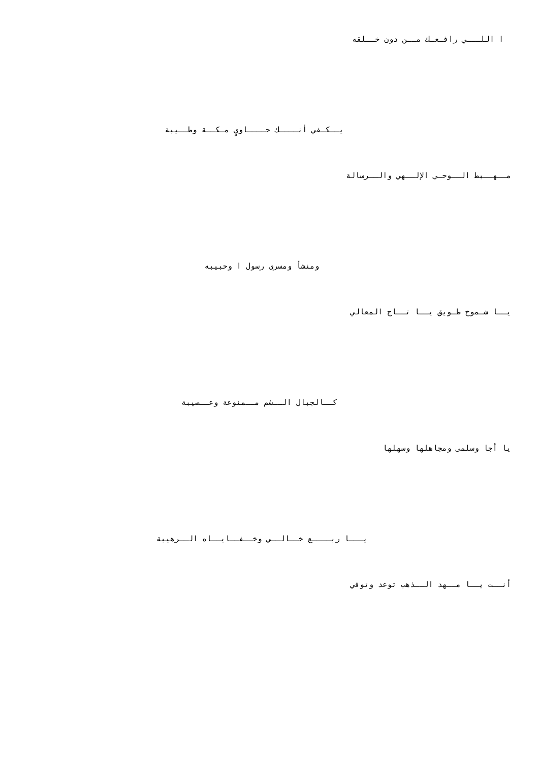ا اللـــي رافـعـك مــن دون خــلقه
يــكـفي أنــــك حــــاويٍ مـكــة وطــيبة
مــهــبط الــوحـي الإلــهي والــرسالة
ومنشأ ومسرى رسول ا وحبيبه
يــا شـموخ طـويق يــا تــاج المعالي
كــالجبال الــشم مــمنوعة وعــصيبة
يا أجا وسلمى ومجاهلها وسهلها
يـــا ربــــع خــالــي وخــفــايــاه الــرهيبة
أنــت يــا مــهد الــذهب توعد وتوفي